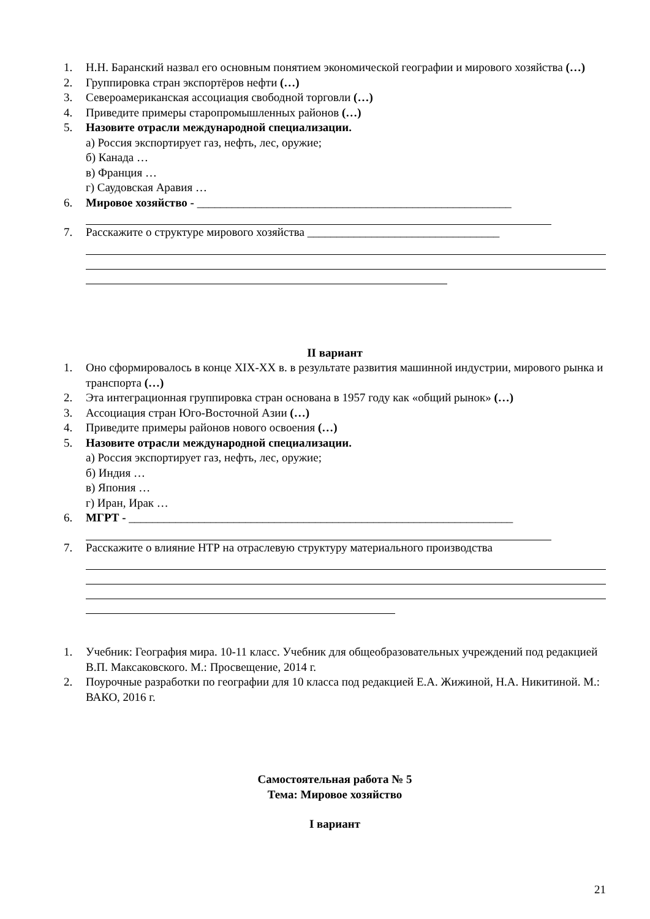1. Н.Н. Баранский назвал его основным понятием экономической географии и мирового хозяйства (…)
2. Группировка стран экспортёров нефти (…)
3. Североамериканская ассоциация свободной торговли (…)
4. Приведите примеры старопромышленных районов (…)
5. Назовите отрасли международной специализации.
а) Россия экспортирует газ, нефть, лес, оружие;
б) Канада …
в) Франция …
г) Саудовская Аравия …
6. Мировое хозяйство - ______________________________________________________
7. Расскажите о структуре мирового хозяйства _________________________________
II вариант
1. Оно сформировалось в конце XIX-XX в. в результате развития машинной индустрии, мирового рынка и транспорта (…)
2. Эта интеграционная группировка стран основана в 1957 году как «общий рынок» (…)
3. Ассоциация стран Юго-Восточной Азии (…)
4. Приведите примеры районов нового освоения (…)
5. Назовите отрасли международной специализации.
а) Россия экспортирует газ, нефть, лес, оружие;
б) Индия …
в) Япония …
г) Иран, Ирак …
6. МГРТ - __________________________________________________________________
7. Расскажите о влияние НТР на отраслевую структуру материального производства
1. Учебник: География мира. 10-11 класс. Учебник для общеобразовательных учреждений под редакцией В.П. Максаковского. М.: Просвещение, 2014 г.
2. Поурочные разработки по географии для 10 класса под редакцией Е.А. Жижиной, Н.А. Никитиной. М.: ВАКО, 2016 г.
Самостоятельная работа № 5
Тема: Мировое хозяйство
I вариант
21